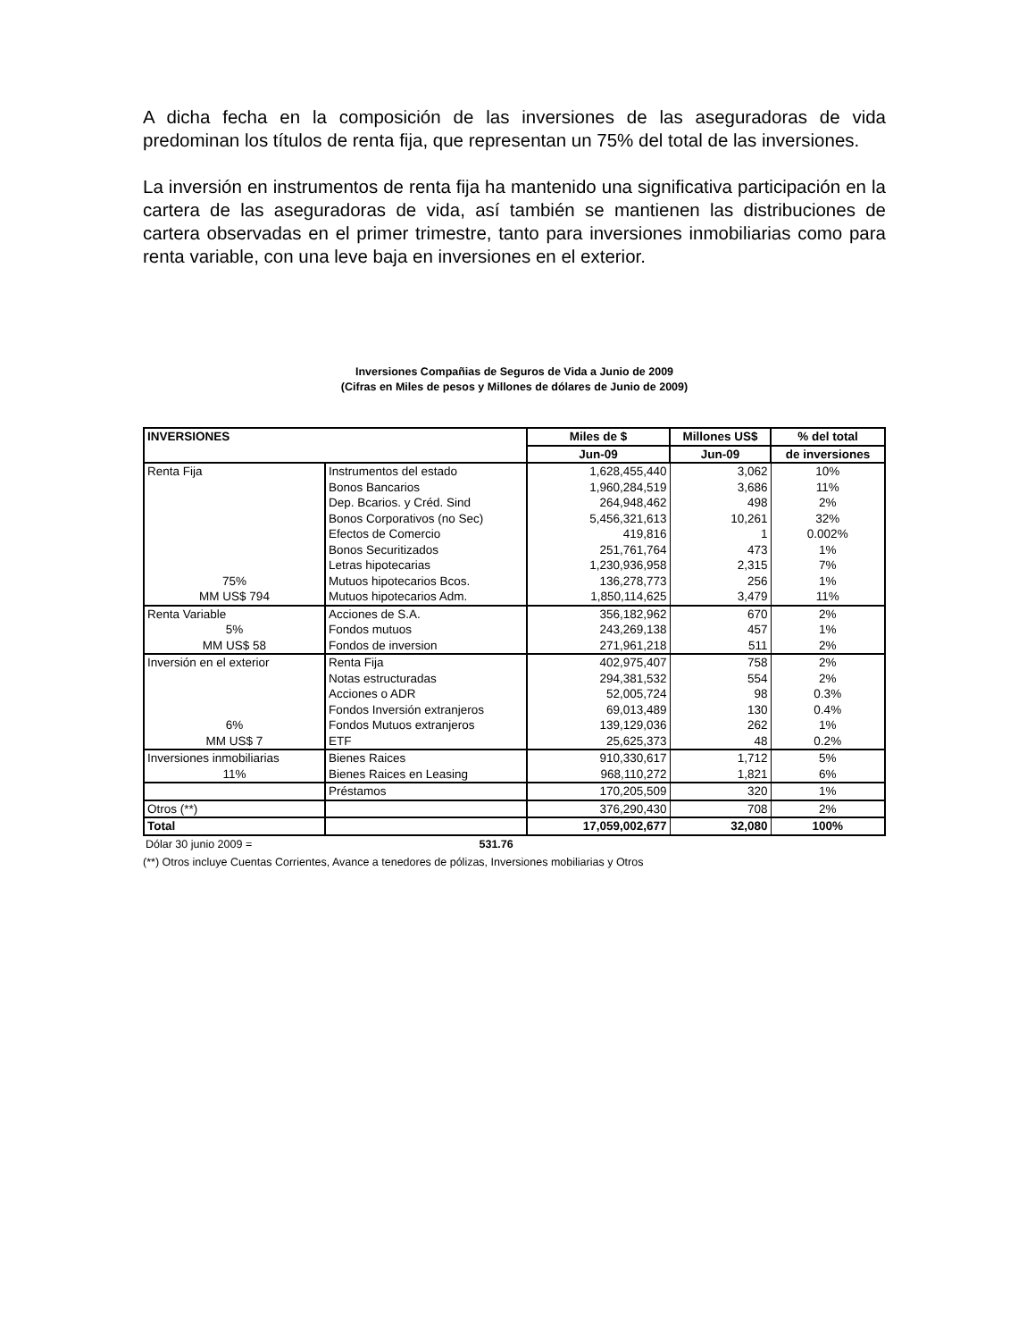A dicha fecha en la composición de las inversiones de las aseguradoras de vida predominan los títulos de renta fija, que representan un 75% del total de las inversiones.
La inversión en instrumentos de renta fija ha mantenido una significativa participación en la cartera de las aseguradoras de vida, así también se mantienen las distribuciones de cartera observadas en el primer trimestre, tanto para inversiones inmobiliarias como para renta variable, con una leve baja en inversiones en el exterior.
Inversiones Compañias de Seguros de Vida a Junio de 2009
(Cifras en Miles de pesos y Millones de dólares de Junio de 2009)
| INVERSIONES | | Miles de $ | Millones US$ | % del total |
| --- | --- | --- | --- | --- |
| | | Jun-09 | Jun-09 | de inversiones |
| Renta Fija | Instrumentos del estado | 1,628,455,440 | 3,062 | 10% |
| | Bonos Bancarios | 1,960,284,519 | 3,686 | 11% |
| | Dep. Bcarios. y Créd. Sind | 264,948,462 | 498 | 2% |
| | Bonos Corporativos (no Sec) | 5,456,321,613 | 10,261 | 32% |
| | Efectos de Comercio | 419,816 | 1 | 0.002% |
| | Bonos Securitizados | 251,761,764 | 473 | 1% |
| | Letras hipotecarias | 1,230,936,958 | 2,315 | 7% |
| 75% | Mutuos hipotecarios Bcos. | 136,278,773 | 256 | 1% |
| MM US$ 794 | Mutuos hipotecarios Adm. | 1,850,114,625 | 3,479 | 11% |
| Renta Variable | Acciones de S.A. | 356,182,962 | 670 | 2% |
| 5% | Fondos mutuos | 243,269,138 | 457 | 1% |
| MM US$ 58 | Fondos de inversion | 271,961,218 | 511 | 2% |
| Inversión en el exterior | Renta Fija | 402,975,407 | 758 | 2% |
| | Notas estructuradas | 294,381,532 | 554 | 2% |
| | Acciones o ADR | 52,005,724 | 98 | 0.3% |
| | Fondos Inversión extranjeros | 69,013,489 | 130 | 0.4% |
| 6% | Fondos Mutuos extranjeros | 139,129,036 | 262 | 1% |
| MM US$ 7 | ETF | 25,625,373 | 48 | 0.2% |
| Inversiones inmobiliarias | Bienes Raices | 910,330,617 | 1,712 | 5% |
| 11% | Bienes Raices en Leasing | 968,110,272 | 1,821 | 6% |
| | Préstamos | 170,205,509 | 320 | 1% |
| Otros (**) | | 376,290,430 | 708 | 2% |
| Total | | 17,059,002,677 | 32,080 | 100% |
Dólar 30 junio 2009 = 531.76
(**) Otros incluye Cuentas Corrientes, Avance a tenedores de pólizas, Inversiones mobiliarias y Otros